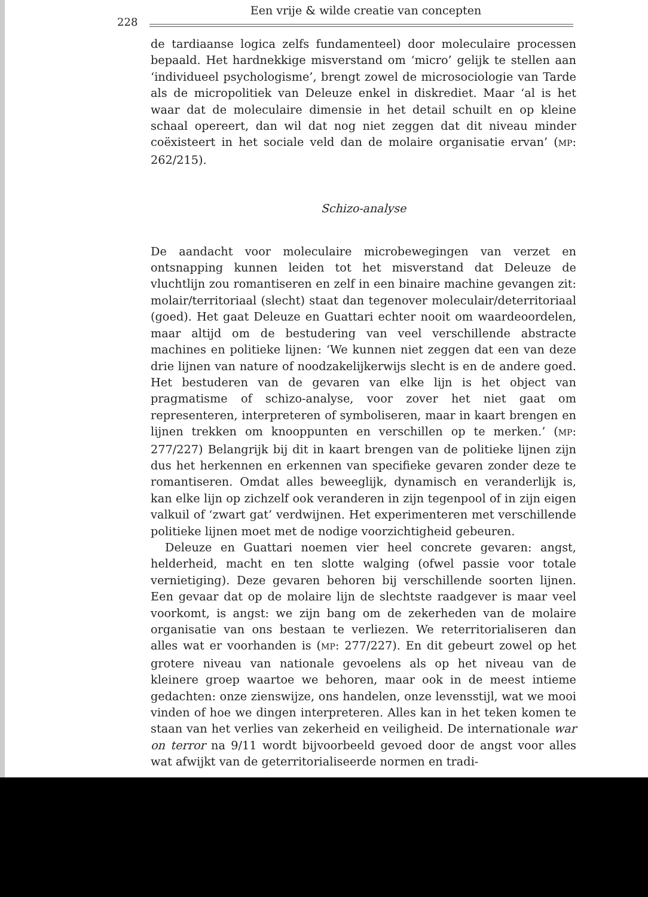228
Een vrije & wilde creatie van concepten
de tardiaanse logica zelfs fundamenteel) door moleculaire processen bepaald. Het hardnekkige misverstand om ‘micro’ gelijk te stellen aan ‘individueel psychologisme’, brengt zowel de microsociologie van Tarde als de micropolitiek van Deleuze enkel in diskrediet. Maar ‘al is het waar dat de moleculaire dimensie in het detail schuilt en op kleine schaal opereert, dan wil dat nog niet zeggen dat dit niveau minder coëxisteert in het sociale veld dan de molaire organisatie ervan’ (MP: 262/215).
Schizo-analyse
De aandacht voor moleculaire microbewegingen van verzet en ontsnapping kunnen leiden tot het misverstand dat Deleuze de vluchtlijn zou romantiseren en zelf in een binaire machine gevangen zit: molair/territoriaal (slecht) staat dan tegenover moleculair/deterritoriaal (goed). Het gaat Deleuze en Guattari echter nooit om waardeoordelen, maar altijd om de bestudering van veel verschillende abstracte machines en politieke lijnen: ‘We kunnen niet zeggen dat een van deze drie lijnen van nature of noodzakelijkerwijs slecht is en de andere goed. Het bestuderen van de gevaren van elke lijn is het object van pragmatisme of schizo-analyse, voor zover het niet gaat om representeren, interpreteren of symboliseren, maar in kaart brengen en lijnen trekken om knooppunten en verschillen op te merken.’ (MP: 277/227) Belangrijk bij dit in kaart brengen van de politieke lijnen zijn dus het herkennen en erkennen van specifieke gevaren zonder deze te romantiseren. Omdat alles beweeglijk, dynamisch en veranderlijk is, kan elke lijn op zichzelf ook veranderen in zijn tegenpool of in zijn eigen valkuil of ‘zwart gat’ verdwijnen. Het experimenteren met verschillende politieke lijnen moet met de nodige voorzichtigheid gebeuren.
Deleuze en Guattari noemen vier heel concrete gevaren: angst, helderheid, macht en ten slotte walging (ofwel passie voor totale vernietiging). Deze gevaren behoren bij verschillende soorten lijnen. Een gevaar dat op de molaire lijn de slechtste raadgever is maar veel voorkomt, is angst: we zijn bang om de zekerheden van de molaire organisatie van ons bestaan te verliezen. We reterritorialiseren dan alles wat er voorhanden is (MP: 277/227). En dit gebeurt zowel op het grotere niveau van nationale gevoelens als op het niveau van de kleinere groep waartoe we behoren, maar ook in de meest intieme gedachten: onze zienswijze, ons handelen, onze levensstijl, wat we mooi vinden of hoe we dingen interpreteren. Alles kan in het teken komen te staan van het verlies van zekerheid en veiligheid. De internationale war on terror na 9/11 wordt bijvoorbeeld gevoed door de angst voor alles wat afwijkt van de geterritorialiseerde normen en tradi-